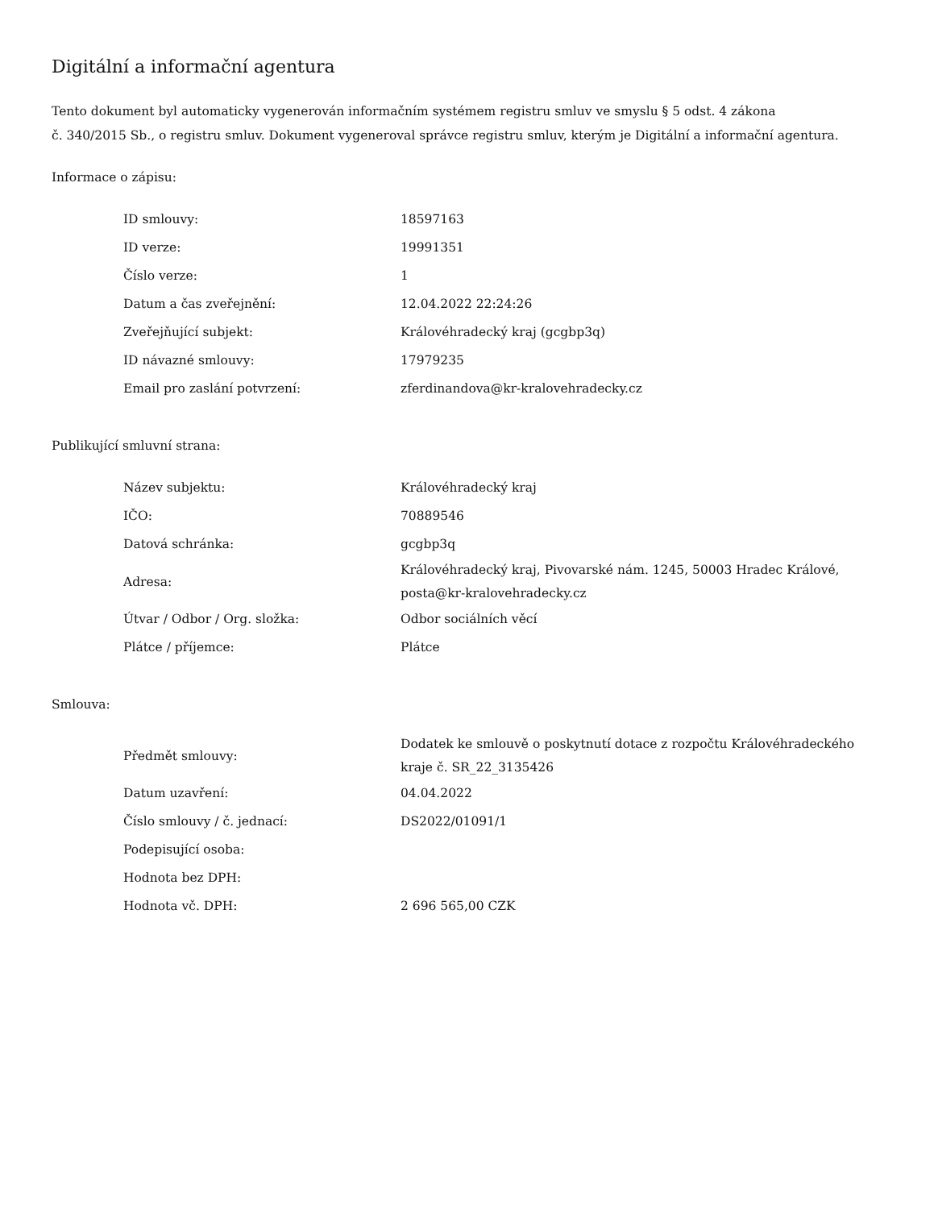Digitální a informační agentura
Tento dokument byl automaticky vygenerován informačním systémem registru smluv ve smyslu § 5 odst. 4 zákona
č. 340/2015 Sb., o registru smluv. Dokument vygeneroval správce registru smluv, kterým je Digitální a informační agentura.
Informace o zápisu:
| ID smlouvy: | 18597163 |
| ID verze: | 19991351 |
| Číslo verze: | 1 |
| Datum a čas zveřejnění: | 12.04.2022 22:24:26 |
| Zveřejňující subjekt: | Královéhradecký kraj (gcgbp3q) |
| ID návazné smlouvy: | 17979235 |
| Email pro zaslání potvrzení: | zferdinandova@kr-kralovehradecky.cz |
Publikující smluvní strana:
| Název subjektu: | Královéhradecký kraj |
| IČO: | 70889546 |
| Datová schránka: | gcgbp3q |
| Adresa: | Královéhradecký kraj, Pivovarské nám. 1245, 50003 Hradec Králové, posta@kr-kralovehradecky.cz |
| Útvar / Odbor / Org. složka: | Odbor sociálních věcí |
| Plátce / příjemce: | Plátce |
Smlouva:
| Předmět smlouvy: | Dodatek ke smlouvě o poskytnutí dotace z rozpočtu Královéhradeckého kraje č. SR_22_3135426 |
| Datum uzavření: | 04.04.2022 |
| Číslo smlouvy / č. jednací: | DS2022/01091/1 |
| Podepisující osoba: | |
| Hodnota bez DPH: | |
| Hodnota vč. DPH: | 2 696 565,00 CZK |